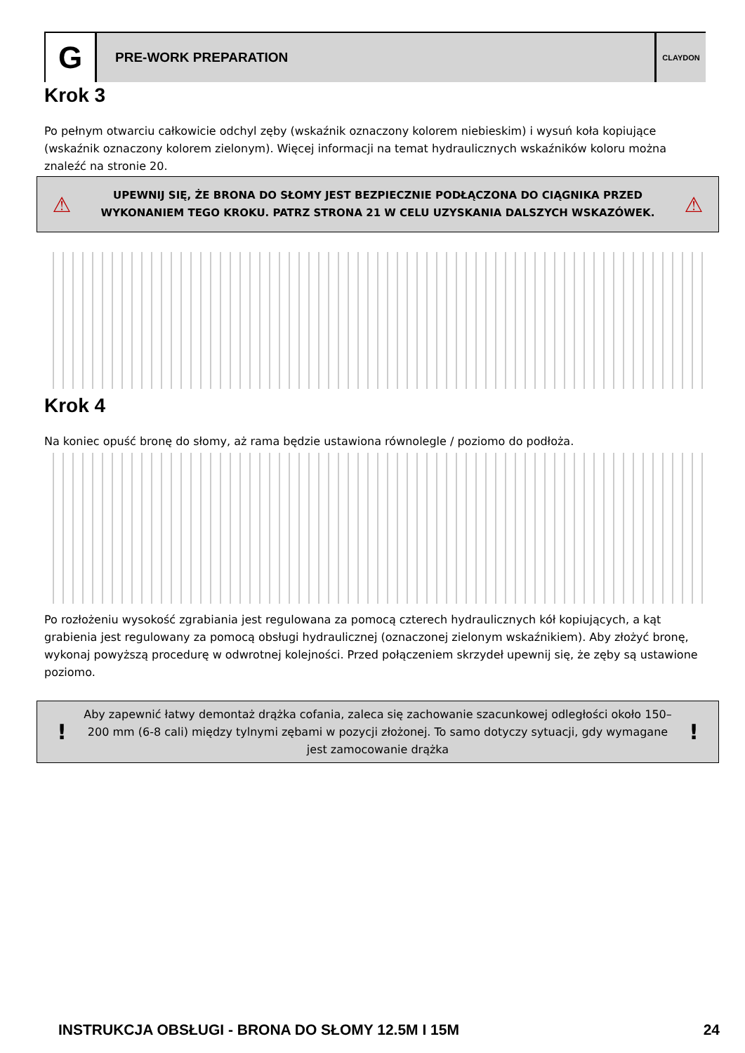G
PRE-WORK PREPARATION
CLAYDON
Krok 3
Po pełnym otwarciu całkowicie odchyl zęby (wskaźnik oznaczony kolorem niebieskim) i wysuń koła kopiujące (wskaźnik oznaczony kolorem zielonym). Więcej informacji na temat hydraulicznych wskaźników koloru można znaleźć na stronie 20.
⚠
UPEWNIJ SIĘ, ŻE BRONA DO SŁOMY JEST BEZPIECZNIE PODŁĄCZONA DO CIĄGNIKA PRZED WYKONANIEM TEGO KROKU. PATRZ STRONA 21 W CELU UZYSKANIA DALSZYCH WSKAZÓWEK.
⚠
Krok 4
Na koniec opuść bronę do słomy, aż rama będzie ustawiona równolegle / poziomo do podłoża.
Po rozłożeniu wysokość zgrabiania jest regulowana za pomocą czterech hydraulicznych kół kopiujących, a kąt grabienia jest regulowany za pomocą obsługi hydraulicznej (oznaczonej zielonym wskaźnikiem). Aby złożyć bronę, wykonaj powyższą procedurę w odwrotnej kolejności. Przed połączeniem skrzydeł upewnij się, że zęby są ustawione poziomo.
!
Aby zapewnić łatwy demontaż drążka cofania, zaleca się zachowanie szacunkowej odległości około 150– 200 mm (6-8 cali) między tylnymi zębami w pozycji złożonej. To samo dotyczy sytuacji, gdy wymagane jest zamocowanie drążka
!
INSTRUKCJA OBSŁUGI - BRONA DO SŁOMY 12.5M I 15M 24